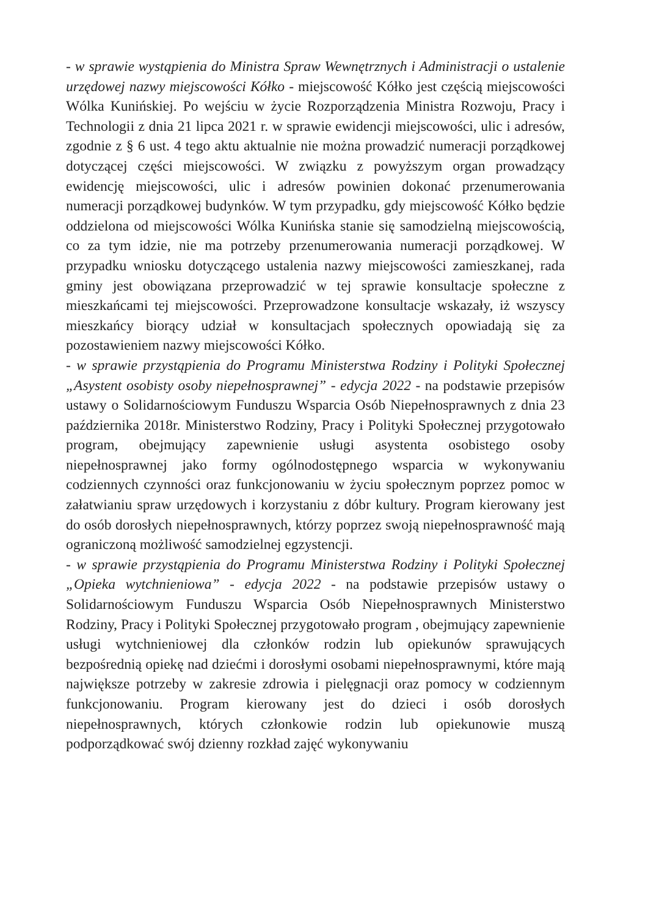- w sprawie wystąpienia do Ministra Spraw Wewnętrznych i Administracji o ustalenie urzędowej nazwy miejscowości Kółko - miejscowość Kółko jest częścią miejscowości Wólka Kunińskiej. Po wejściu w życie Rozporządzenia Ministra Rozwoju, Pracy i Technologii z dnia 21 lipca 2021 r. w sprawie ewidencji miejscowości, ulic i adresów, zgodnie z § 6 ust. 4 tego aktu aktualnie nie można prowadzić numeracji porządkowej dotyczącej części miejscowości. W związku z powyższym organ prowadzący ewidencję miejscowości, ulic i adresów powinien dokonać przenumerowania numeracji porządkowej budynków. W tym przypadku, gdy miejscowość Kółko będzie oddzielona od miejscowości Wólka Kunińska stanie się samodzielną miejscowością, co za tym idzie, nie ma potrzeby przenumerowania numeracji porządkowej. W przypadku wniosku dotyczącego ustalenia nazwy miejscowości zamieszkanej, rada gminy jest obowiązana przeprowadzić w tej sprawie konsultacje społeczne z mieszkańcami tej miejscowości. Przeprowadzone konsultacje wskazały, iż wszyscy mieszkańcy biorący udział w konsultacjach społecznych opowiadają się za pozostawieniem nazwy miejscowości Kółko.
- w sprawie przystąpienia do Programu Ministerstwa Rodziny i Polityki Społecznej „Asystent osobisty osoby niepełnosprawnej” - edycja 2022 - na podstawie przepisów ustawy o Solidarnościowym Funduszu Wsparcia Osób Niepełnosprawnych z dnia 23 października 2018r. Ministerstwo Rodziny, Pracy i Polityki Społecznej przygotowało program, obejmujący zapewnienie usługi asystenta osobistego osoby niepełnosprawnej jako formy ogólnodostępnego wsparcia w wykonywaniu codziennych czynności oraz funkcjonowaniu w życiu społecznym poprzez pomoc w załatwianiu spraw urzędowych i korzystaniu z dóbr kultury. Program kierowany jest do osób dorosłych niepełnosprawnych, którzy poprzez swoją niepełnosprawność mają ograniczoną możliwość samodzielnej egzystencji.
- w sprawie przystąpienia do Programu Ministerstwa Rodziny i Polityki Społecznej „Opieka wytchnieniowa” - edycja 2022 - na podstawie przepisów ustawy o Solidarnościowym Funduszu Wsparcia Osób Niepełnosprawnych Ministerstwo Rodziny, Pracy i Polityki Społecznej przygotowało program , obejmujący zapewnienie usługi wytchnieniowej dla członków rodzin lub opiekunów sprawujących bezpośrednią opiekę nad dziećmi i dorosłymi osobami niepełnosprawnymi, które mają największe potrzeby w zakresie zdrowia i pielęgnacji oraz pomocy w codziennym funkcjonowaniu. Program kierowany jest do dzieci i osób dorosłych niepełnosprawnych, których członkowie rodzin lub opiekunowie muszą podporządkować swój dzienny rozkład zajęć wykonywaniu